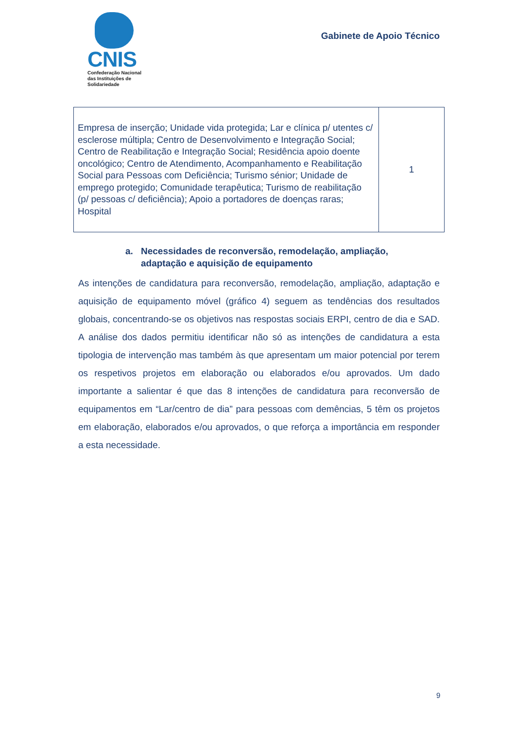CNIS
Confederação Nacional
das Instituições de
Solidariedade
Gabinete de Apoio Técnico
| Empresa de inserção; Unidade vida protegida; Lar e clínica p/ utentes c/ esclerose múltipla; Centro de Desenvolvimento e Integração Social; Centro de Reabilitação e Integração Social; Residência apoio doente oncológico; Centro de Atendimento, Acompanhamento e Reabilitação Social para Pessoas com Deficiência; Turismo sénior; Unidade de emprego protegido; Comunidade terapêutica; Turismo de reabilitação (p/ pessoas c/ deficiência); Apoio a portadores de doenças raras; Hospital | 1 |
a. Necessidades de reconversão, remodelação, ampliação, adaptação e aquisição de equipamento
As intenções de candidatura para reconversão, remodelação, ampliação, adaptação e aquisição de equipamento móvel (gráfico 4) seguem as tendências dos resultados globais, concentrando-se os objetivos nas respostas sociais ERPI, centro de dia e SAD. A análise dos dados permitiu identificar não só as intenções de candidatura a esta tipologia de intervenção mas também às que apresentam um maior potencial por terem os respetivos projetos em elaboração ou elaborados e/ou aprovados. Um dado importante a salientar é que das 8 intenções de candidatura para reconversão de equipamentos em “Lar/centro de dia” para pessoas com demências, 5 têm os projetos em elaboração, elaborados e/ou aprovados, o que reforça a importância em responder a esta necessidade.
9